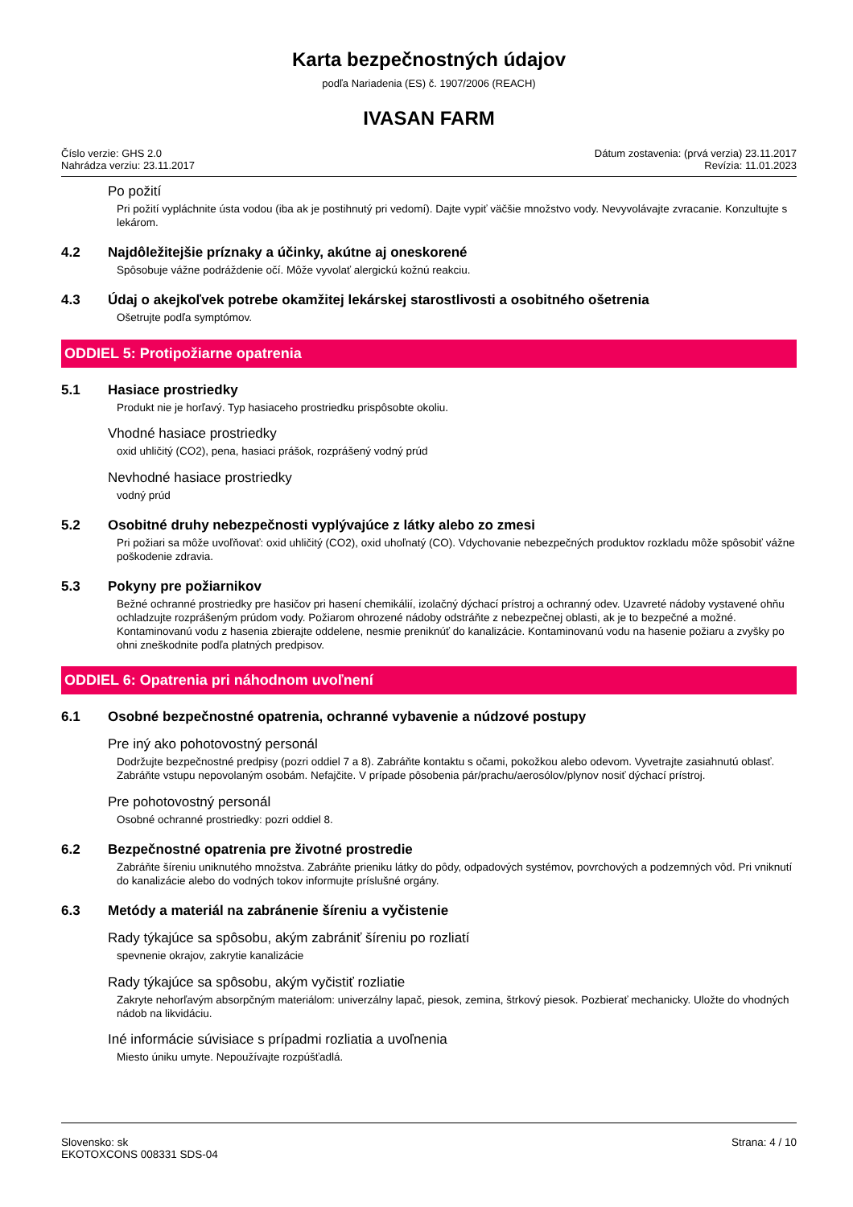Karta bezpečnostných údajov
podľa Nariadenia (ES) č. 1907/2006 (REACH)
IVASAN FARM
Číslo verzie: GHS 2.0
Nahrádza verziu: 23.11.2017
Dátum zostavenia: (prvá verzia) 23.11.2017
Revízia: 11.01.2023
Po požití
Pri požití vypláchnite ústa vodou (iba ak je postihnutý pri vedomí). Dajte vypiť väčšie množstvo vody. Nevyvolávajte zvracanie. Konzultujte s lekárom.
4.2 Najdôležitejšie príznaky a účinky, akútne aj oneskorené
Spôsobuje vážne podráždenie očí. Môže vyvolať alergickú kožnú reakciu.
4.3 Údaj o akejkoľvek potrebe okamžitej lekárskej starostlivosti a osobitného ošetrenia
Ošetrujte podľa symptómov.
ODDIEL 5: Protipožiarne opatrenia
5.1 Hasiace prostriedky
Produkt nie je horľavý. Typ hasiaceho prostriedku prispôsobte okoliu.
Vhodné hasiace prostriedky
oxid uhličitý (CO2), pena, hasiaci prášok, rozprášený vodný prúd
Nevhodné hasiace prostriedky
vodný prúd
5.2 Osobitné druhy nebezpečnosti vyplývajúce z látky alebo zo zmesi
Pri požiari sa môže uvoľňovať: oxid uhličitý (CO2), oxid uhoľnatý (CO). Vdychovanie nebezpečných produktov rozkladu môže spôsobiť vážne poškodenie zdravia.
5.3 Pokyny pre požiarnikov
Bežné ochranné prostriedky pre hasičov pri hasení chemikálií, izolačný dýchací prístroj a ochranný odev. Uzavreté nádoby vystavené ohňu ochladzujte rozprášeným prúdom vody. Požiarom ohrozené nádoby odstráňte z nebezpečnej oblasti, ak je to bezpečné a možné. Kontaminovanú vodu z hasenia zbierajte oddelene, nesmie preniknúť do kanalizácie. Kontaminovanú vodu na hasenie požiaru a zvyšky po ohni zneškodnite podľa platných predpisov.
ODDIEL 6: Opatrenia pri náhodnom uvoľnení
6.1 Osobné bezpečnostné opatrenia, ochranné vybavenie a núdzové postupy
Pre iný ako pohotovostný personál
Dodržujte bezpečnostné predpisy (pozri oddiel 7 a 8). Zabráňte kontaktu s očami, pokožkou alebo odevom. Vyvetrajte zasiahnutú oblasť. Zabráňte vstupu nepovolaným osobám. Nefajčite. V prípade pôsobenia pár/prachu/aerosólov/plynov nosiť dýchací prístroj.
Pre pohotovostný personál
Osobné ochranné prostriedky: pozri oddiel 8.
6.2 Bezpečnostné opatrenia pre životné prostredie
Zabráňte šíreniu uniknutého množstva. Zabráňte prieniku látky do pôdy, odpadových systémov, povrchových a podzemných vôd. Pri vniknutí do kanalizácie alebo do vodných tokov informujte príslušné orgány.
6.3 Metódy a materiál na zabránenie šíreniu a vyčistenie
Rady týkajúce sa spôsobu, akým zabrániť šíreniu po rozliatí
spevnenie okrajov, zakrytie kanalizácie
Rady týkajúce sa spôsobu, akým vyčistiť rozliatie
Zakryte nehorľavým absorpčným materiálom: univerzálny lapač, piesok, zemina, štrkový piesok. Pozbierať mechanicky. Uložte do vhodných nádob na likvidáciu.
Iné informácie súvisiace s prípadmi rozliatia a uvoľnenia
Miesto úniku umyte. Nepoužívajte rozpúšťadlá.
Slovensko: sk
EKOTOXCONS 008331 SDS-04
Strana: 4 / 10